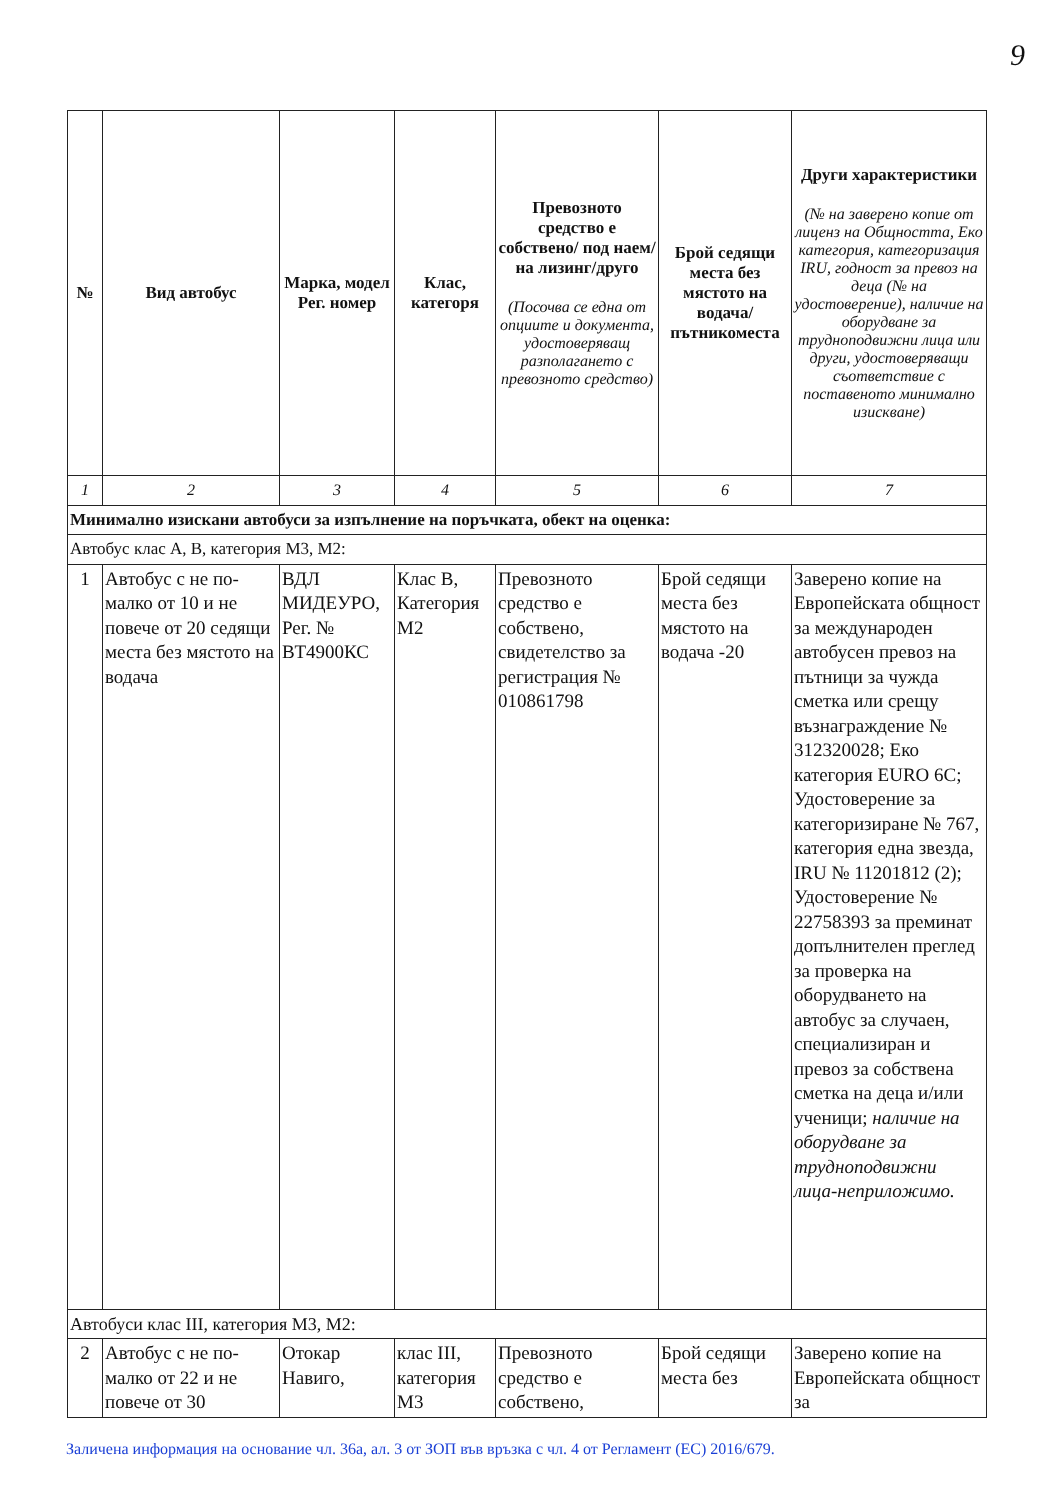9
| № | Вид автобус | Марка, модел Рег. номер | Клас, категоря | Превозното средство е собствено/ под наем/ на лизинг/друго (Посочва се една от опциите и документа, удостоверяващ разполагането с превозното средство) | Брой седящи места без мястото на водача/ пътникоместа | Други характеристики (№ на заверено копие от лиценз на Общността, Еко категория, категоризация IRU, годност за превоз на деца (№ на удостоверение), наличие на оборудване за трудноподвижни лица или други, удостоверяващи съответствие с поставеното минимално изискване) |
| --- | --- | --- | --- | --- | --- | --- |
| 1 | 2 | 3 | 4 | 5 | 6 | 7 |
| Минимално изискани автобуси за изпълнение на поръчката, обект на оценка: | | | | | | |
| Автобус клас А, В, категория М3, М2: | | | | | | |
| 1 | Автобус с не по-малко от 10 и не повече от 20 седящи места без мястото на водача | ВДЛ МИДЕУРО, Рег. № ВТ4900КС | Клас В, Категория М2 | Превозното средство е собствено, свидетелство за регистрация № 010861798 | Брой седящи места без мястото на водача -20 | Заверено копие на Европейската общност за международен автобусен превоз на пътници за чужда сметка или срещу възнаграждение № 312320028; Еко категория EURO 6С; Удостоверение за категоризиране № 767, категория една звезда, IRU № 11201812 (2); Удостоверение № 22758393 за преминат допълнителен преглед за проверка на оборудването на автобус за случаен, специализиран и превоз за собствена сметка на деца и/или ученици; наличие на оборудване за трудноподвижни лица-неприложимо. |
| Автобуси клас III, категория М3, М2: | | | | | | |
| 2 | Автобус с не по-малко от 22 и не повече от 30 | Отокар Навиго, | клас III, категория М3 | Превозното средство е собствено, | Брой седящи места без | Заверено копие на Европейската общност за |
Заличена информация на основание чл. 36а, ал. 3 от ЗОП във връзка с чл. 4 от Регламент (ЕС) 2016/679.